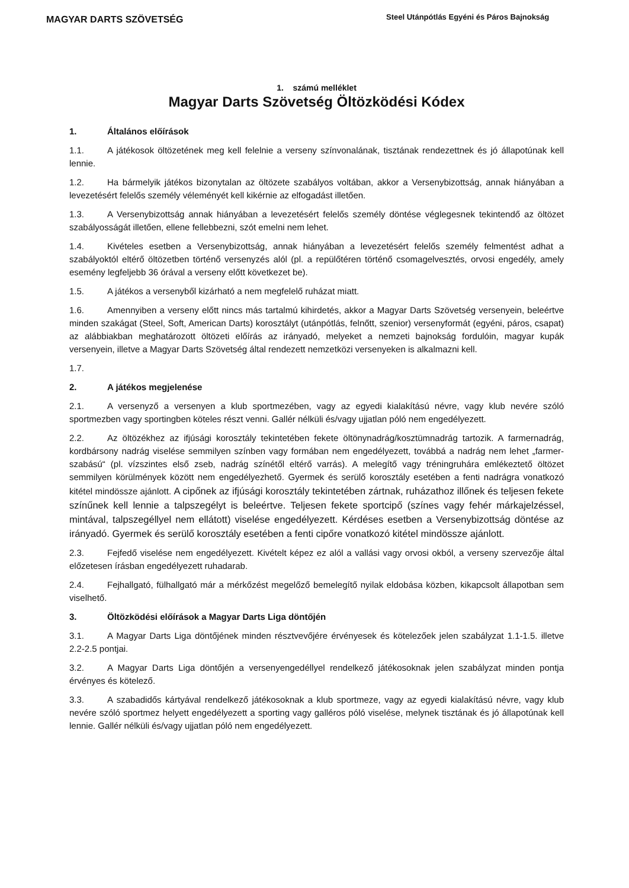MAGYAR DARTS SZÖVETSÉG
Steel Utánpótlás Egyéni és Páros Bajnokság
1. számú melléklet
Magyar Darts Szövetség Öltözködési Kódex
1. Általános előírások
1.1. A játékosok öltözetének meg kell felelnie a verseny színvonalának, tisztának rendezettnek és jó állapotúnak kell lennie.
1.2. Ha bármelyik játékos bizonytalan az öltözete szabályos voltában, akkor a Versenybizottság, annak hiányában a levezetésért felelős személy véleményét kell kikérnie az elfogadást illetően.
1.3. A Versenybizottság annak hiányában a levezetésért felelős személy döntése véglegesnek tekintendő az öltözet szabályosságát illetően, ellene fellebbezni, szót emelni nem lehet.
1.4. Kivételes esetben a Versenybizottság, annak hiányában a levezetésért felelős személy felmentést adhat a szabályoktól eltérő öltözetben történő versenyzés alól (pl. a repülőtéren történő csomagelvesztés, orvosi engedély, amely esemény legfeljebb 36 órával a verseny előtt következet be).
1.5. A játékos a versenyből kizárható a nem megfelelő ruházat miatt.
1.6. Amennyiben a verseny előtt nincs más tartalmú kihirdetés, akkor a Magyar Darts Szövetség versenyein, beleértve minden szakágat (Steel, Soft, American Darts) korosztályt (utánpótlás, felnőtt, szenior) versenyformát (egyéni, páros, csapat) az alábbiakban meghatározott öltözeti előírás az irányadó, melyeket a nemzeti bajnokság fordulóin, magyar kupák versenyein, illetve a Magyar Darts Szövetség által rendezett nemzetközi versenyeken is alkalmazni kell.
1.7.
2. A játékos megjelenése
2.1. A versenyző a versenyen a klub sportmezében, vagy az egyedi kialakítású névre, vagy klub nevére szóló sportmezben vagy sportingben köteles részt venni. Gallér nélküli és/vagy ujjatlan póló nem engedélyezett.
2.2. Az öltözékhez az ifjúsági korosztály tekintetében fekete öltönynadrág/kosztümnadrág tartozik. A farmernadrág, kordbársony nadrág viselése semmilyen színben vagy formában nem engedélyezett, továbbá a nadrág nem lehet „farmer-szabású“ (pl. vízszintes első zseb, nadrág színétől eltérő varrás). A melegítő vagy tréningruhára emlékeztető öltözet semmilyen körülmények között nem engedélyezhető. Gyermek és serülő korosztály esetében a fenti nadrágra vonatkozó kitétel mindössze ajánlott. A cipőnek az ifjúsági korosztály tekintetében zártnak, ruházathoz illőnek és teljesen fekete színűnek kell lennie a talpszegélyt is beleértve. Teljesen fekete sportcipő (színes vagy fehér márkajelzéssel, mintával, talpszegéllyel nem ellátott) viselése engedélyezett. Kérdéses esetben a Versenybizottság döntése az irányadó. Gyermek és serülő korosztály esetében a fenti cipőre vonatkozó kitétel mindössze ajánlott.
2.3. Fejfedő viselése nem engedélyezett. Kivételt képez ez alól a vallási vagy orvosi okból, a verseny szervezője által előzetesen írásban engedélyezett ruhadarab.
2.4. Fejhallgató, fülhallgató már a mérkőzést megelőző bemelegítő nyilak eldobása közben, kikapcsolt állapotban sem viselhető.
3. Öltözködési előírások a Magyar Darts Liga döntőjén
3.1. A Magyar Darts Liga döntőjének minden résztvevőjére érvényesek és kötelezőek jelen szabályzat 1.1-1.5. illetve 2.2-2.5 pontjai.
3.2. A Magyar Darts Liga döntőjén a versenyengedéllyel rendelkező játékosoknak jelen szabályzat minden pontja érvényes és kötelező.
3.3. A szabadidős kártyával rendelkező játékosoknak a klub sportmeze, vagy az egyedi kialakítású névre, vagy klub nevére szóló sportmez helyett engedélyezett a sporting vagy galléros póló viselése, melynek tisztának és jó állapotúnak kell lennie. Gallér nélküli és/vagy ujjatlan póló nem engedélyezett.